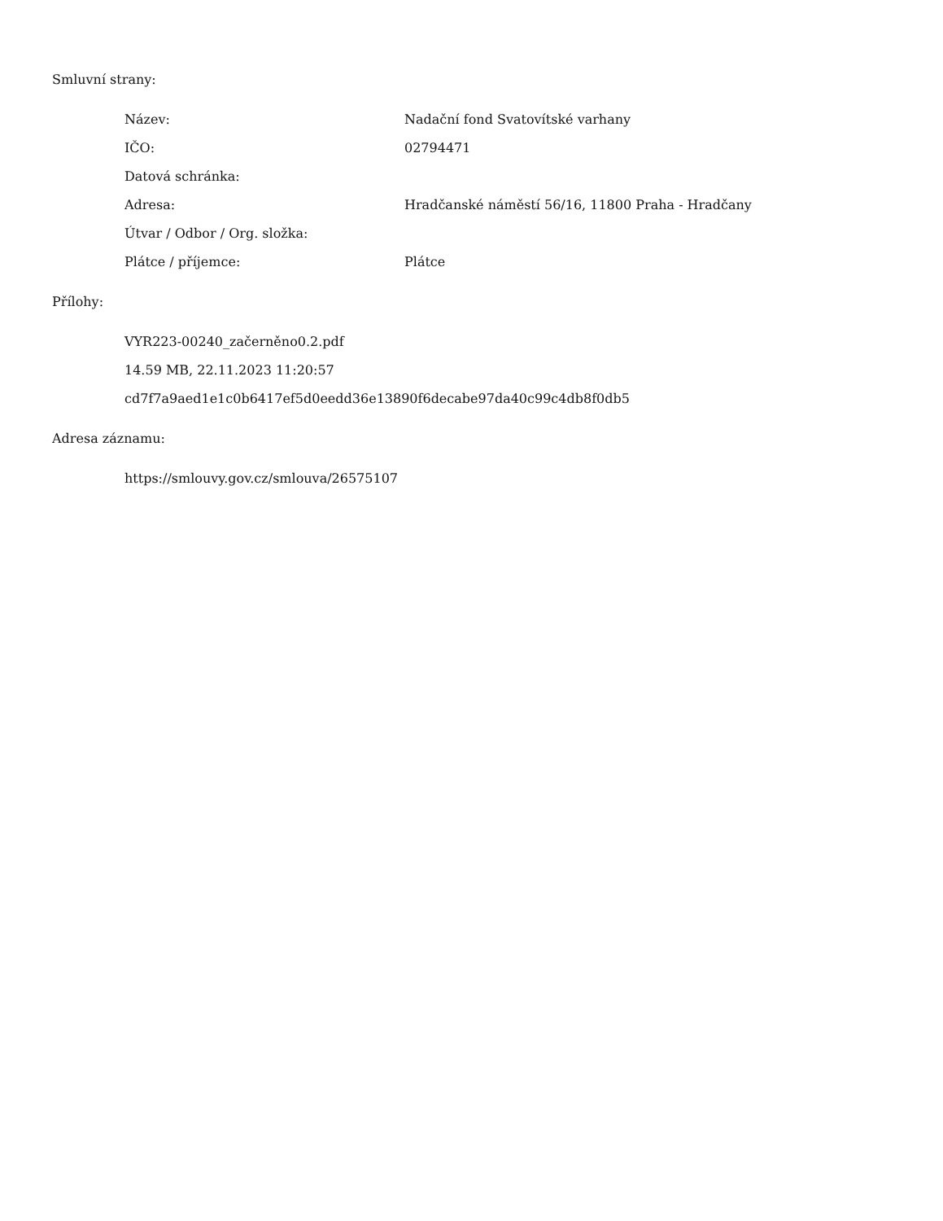Smluvní strany:
| Název: | Nadační fond Svatovítské varhany |
| IČO: | 02794471 |
| Datová schránka: | |
| Adresa: | Hradčanské náměstí 56/16, 11800 Praha - Hradčany |
| Útvar / Odbor / Org. složka: | |
| Plátce / příjemce: | Plátce |
Přílohy:
VYR223-00240_začerněno0.2.pdf
14.59 MB, 22.11.2023 11:20:57
cd7f7a9aed1e1c0b6417ef5d0eedd36e13890f6decabe97da40c99c4db8f0db5
Adresa záznamu:
https://smlouvy.gov.cz/smlouva/26575107